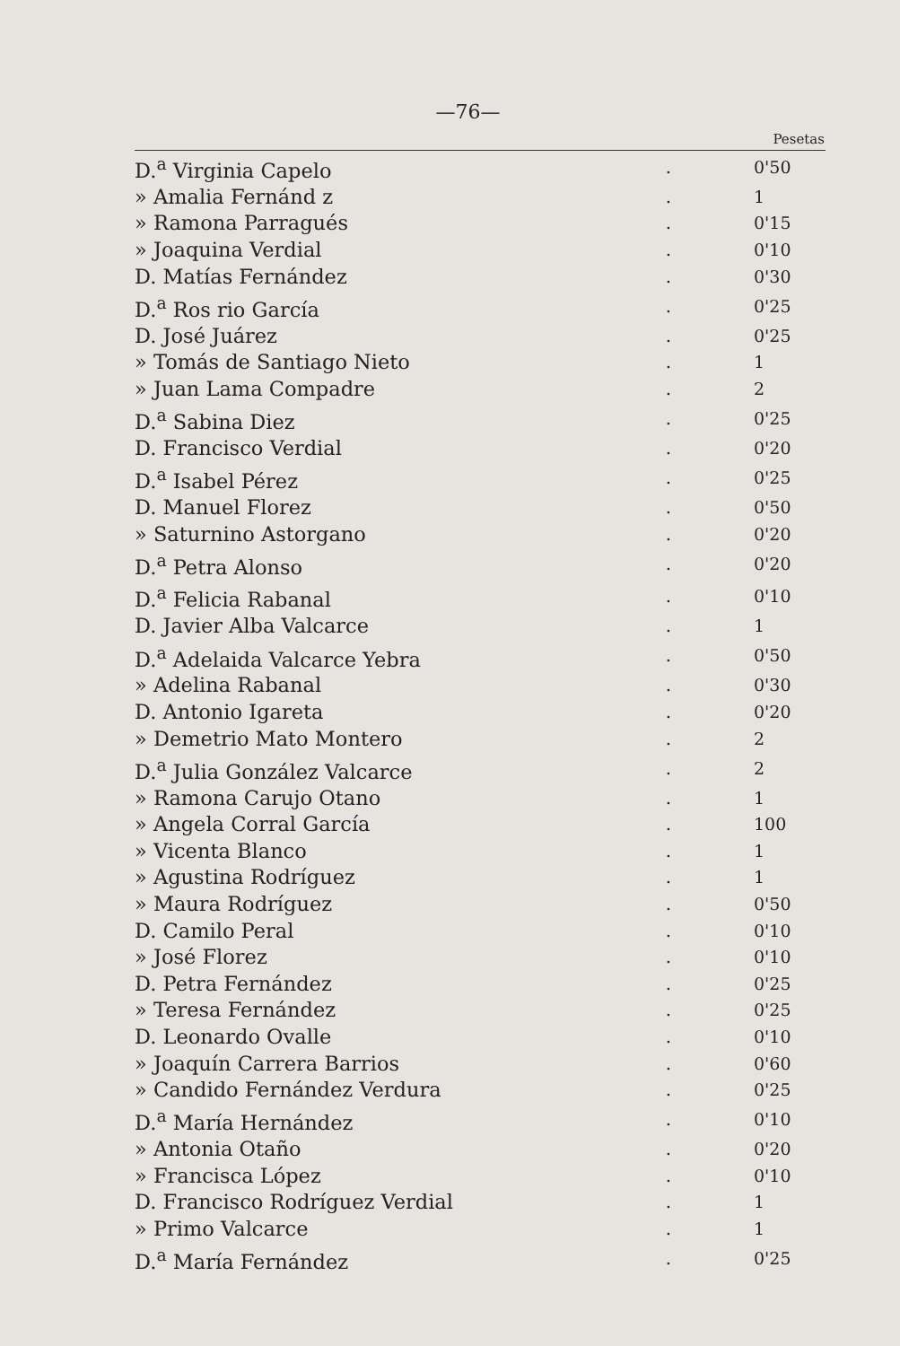—76—
| | | Pesetas |
| --- | --- | --- |
| D.<sup>a</sup> Virginia Capelo | . | 0'50 |
| » Amalia Fernánd z | . | 1 |
| » Ramona Parragués | . | 0'15 |
| » Joaquina Verdial | . | 0'10 |
| D. Matías Fernández | . | 0'30 |
| D.<sup>a</sup> Ros rio García | . | 0'25 |
| D. José Juárez | . | 0'25 |
| » Tomás de Santiago Nieto | . | 1 |
| » Juan Lama Compadre | . | 2 |
| D.<sup>a</sup> Sabina Diez | . | 0'25 |
| D. Francisco Verdial | . | 0'20 |
| D.<sup>a</sup> Isabel Pérez | . | 0'25 |
| D. Manuel Florez | . | 0'50 |
| » Saturnino Astorgano | . | 0'20 |
| D.<sup>a</sup> Petra Alonso | . | 0'20 |
| D.<sup>a</sup> Felicia Rabanal | . | 0'10 |
| D. Javier Alba Valcarce | . | 1 |
| D.<sup>a</sup> Adelaida Valcarce Yebra | . | 0'50 |
| » Adelina Rabanal | . | 0'30 |
| D. Antonio Igareta | . | 0'20 |
| » Demetrio Mato Montero | . | 2 |
| D.<sup>a</sup> Julia González Valcarce | . | 2 |
| » Ramona Carujo Otano | . | 1 |
| » Angela Corral García | . | 100 |
| » Vicenta Blanco | . | 1 |
| » Agustina Rodríguez | . | 1 |
| » Maura Rodríguez | . | 0'50 |
| D. Camilo Peral | . | 0'10 |
| » José Florez | . | 0'10 |
| D. Petra Fernández | . | 0'25 |
| » Teresa Fernández | . | 0'25 |
| D. Leonardo Ovalle | . | 0'10 |
| » Joaquín Carrera Barrios | . | 0'60 |
| » Candido Fernández Verdura | . | 0'25 |
| D.<sup>a</sup> María Hernández | . | 0'10 |
| » Antonia Otaño | . | 0'20 |
| » Francisca López | . | 0'10 |
| D. Francisco Rodríguez Verdial | . | 1 |
| » Primo Valcarce | . | 1 |
| D.<sup>a</sup> María Fernández | . | 0'25 |